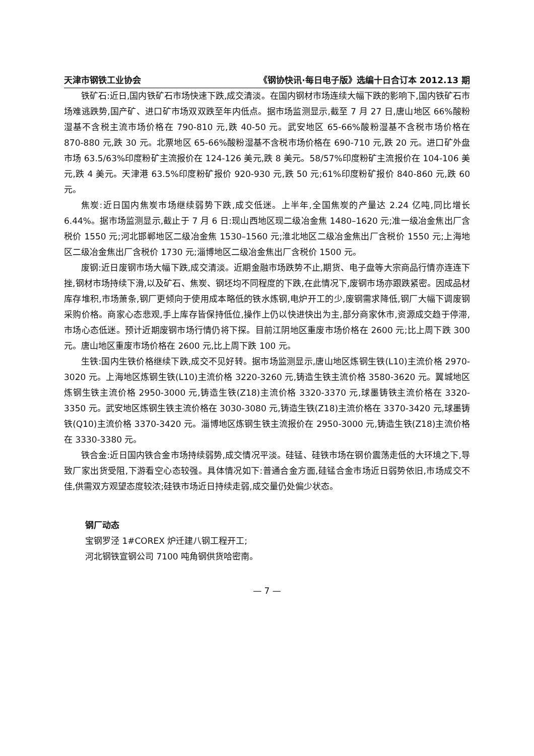天津市钢铁工业协会 《钢协快讯·每日电子版》选编十日合订本 2012.13 期
铁矿石:近日,国内铁矿石市场快速下跌,成交清淡。在国内钢材市场连续大幅下跌的影响下,国内铁矿石市场难逃跌势,国产矿、进口矿市场双双跌至年内低点。据市场监测显示,截至 7 月 27 日,唐山地区 66%酸粉湿基不含税主流市场价格在 790-810 元,跌 40-50 元。武安地区 65-66%酸粉湿基不含税市场价格在 870-880 元,跌 30 元。北票地区 65-66%酸粉湿基不含税市场价格在 690-710 元,跌 20 元。进口矿外盘市场 63.5/63%印度粉矿主流报价在 124-126 美元,跌 8 美元。58/57%印度粉矿主流报价在 104-106 美元,跌 4 美元。天津港 63.5%印度粉矿报价 920-930 元,跌 50 元;61%印度粉矿报价 840-860 元,跌 60 元。
焦炭:近日国内焦炭市场继续弱势下跌,成交低迷。上半年,全国焦炭的产量达 2.24 亿吨,同比增长 6.44%。据市场监测显示,截止于 7 月 6 日:现山西地区现二级冶金焦 1480–1620 元;准一级冶金焦出厂含税价 1550 元;河北邯郸地区二级冶金焦 1530–1560 元;淮北地区二级冶金焦出厂含税价 1550 元;上海地区二级冶金焦出厂含税价 1730 元;淄博地区二级冶金焦出厂含税价 1500 元。
废钢:近日废钢市场大幅下跌,成交清淡。近期金融市场跌势不止,期货、电子盘等大宗商品行情亦连连下挫,钢材市场持续下滑,以及矿石、焦炭、钢坯均不同程度的下跌,在此情况下,废钢市场亦跟跌紧密。因成品材库存堆积,市场萧条,钢厂更倾向于使用成本略低的铁水炼钢,电炉开工的少,废钢需求降低,钢厂大幅下调废钢采购价格。商家心态悲观,手上库存皆保持低位,操作上仍以快进快出为主,部分商家休市,资源成交趋于停滞,市场心态低迷。预计近期废钢市场行情仍将下探。目前江阴地区重废市场价格在 2600 元;比上周下跌 300 元。唐山地区重废市场价格在 2600 元,比上周下跌 100 元。
生铁:国内生铁价格继续下跌,成交不见好转。据市场监测显示,唐山地区炼钢生铁(L10)主流价格 2970-3020 元。上海地区炼钢生铁(L10)主流价格 3220-3260 元,铸造生铁主流价格 3580-3620 元。翼城地区炼钢生铁主流价格 2950-3000 元,铸造生铁(Z18)主流价格 3320-3370 元,球墨铸铁主流价格在 3320-3350 元。武安地区炼钢生铁主流价格在 3030-3080 元,铸造生铁(Z18)主流价格在 3370-3420 元,球墨铸铁(Q10)主流价格 3370-3420 元。淄博地区炼钢生铁主流报价在 2950-3000 元,铸造生铁(Z18)主流价格在 3330-3380 元。
铁合金:近日国内铁合金市场持续弱势,成交情况平淡。硅锰、硅铁市场在钢价震荡走低的大环境之下,导致厂家出货受阻,下游看空心态较强。具体情况如下:普通合金方面,硅锰合金市场近日弱势依旧,市场成交不佳,供需双方观望态度较浓;硅铁市场近日持续走弱,成交量仍处偏少状态。
钢厂动态
宝钢罗泾 1#COREX 炉迁建八钢工程开工;
河北钢铁宣钢公司 7100 吨角钢供货哈密南。
— 7 —